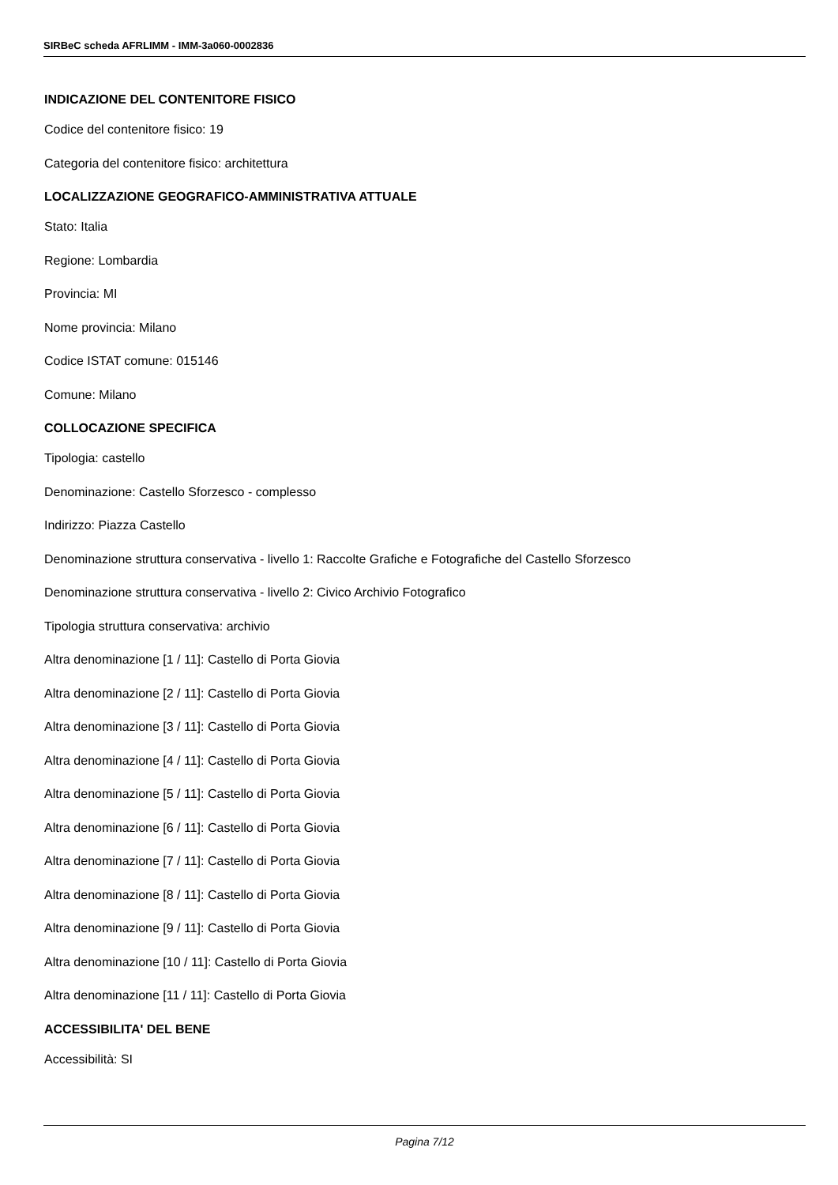SIRBeC scheda AFRLIMM - IMM-3a060-0002836
INDICAZIONE DEL CONTENITORE FISICO
Codice del contenitore fisico: 19
Categoria del contenitore fisico: architettura
LOCALIZZAZIONE GEOGRAFICO-AMMINISTRATIVA ATTUALE
Stato: Italia
Regione: Lombardia
Provincia: MI
Nome provincia: Milano
Codice ISTAT comune: 015146
Comune: Milano
COLLOCAZIONE SPECIFICA
Tipologia: castello
Denominazione: Castello Sforzesco - complesso
Indirizzo: Piazza Castello
Denominazione struttura conservativa - livello 1: Raccolte Grafiche e Fotografiche del Castello Sforzesco
Denominazione struttura conservativa - livello 2: Civico Archivio Fotografico
Tipologia struttura conservativa: archivio
Altra denominazione [1 / 11]: Castello di Porta Giovia
Altra denominazione [2 / 11]: Castello di Porta Giovia
Altra denominazione [3 / 11]: Castello di Porta Giovia
Altra denominazione [4 / 11]: Castello di Porta Giovia
Altra denominazione [5 / 11]: Castello di Porta Giovia
Altra denominazione [6 / 11]: Castello di Porta Giovia
Altra denominazione [7 / 11]: Castello di Porta Giovia
Altra denominazione [8 / 11]: Castello di Porta Giovia
Altra denominazione [9 / 11]: Castello di Porta Giovia
Altra denominazione [10 / 11]: Castello di Porta Giovia
Altra denominazione [11 / 11]: Castello di Porta Giovia
ACCESSIBILITA' DEL BENE
Accessibilità: SI
Pagina 7/12